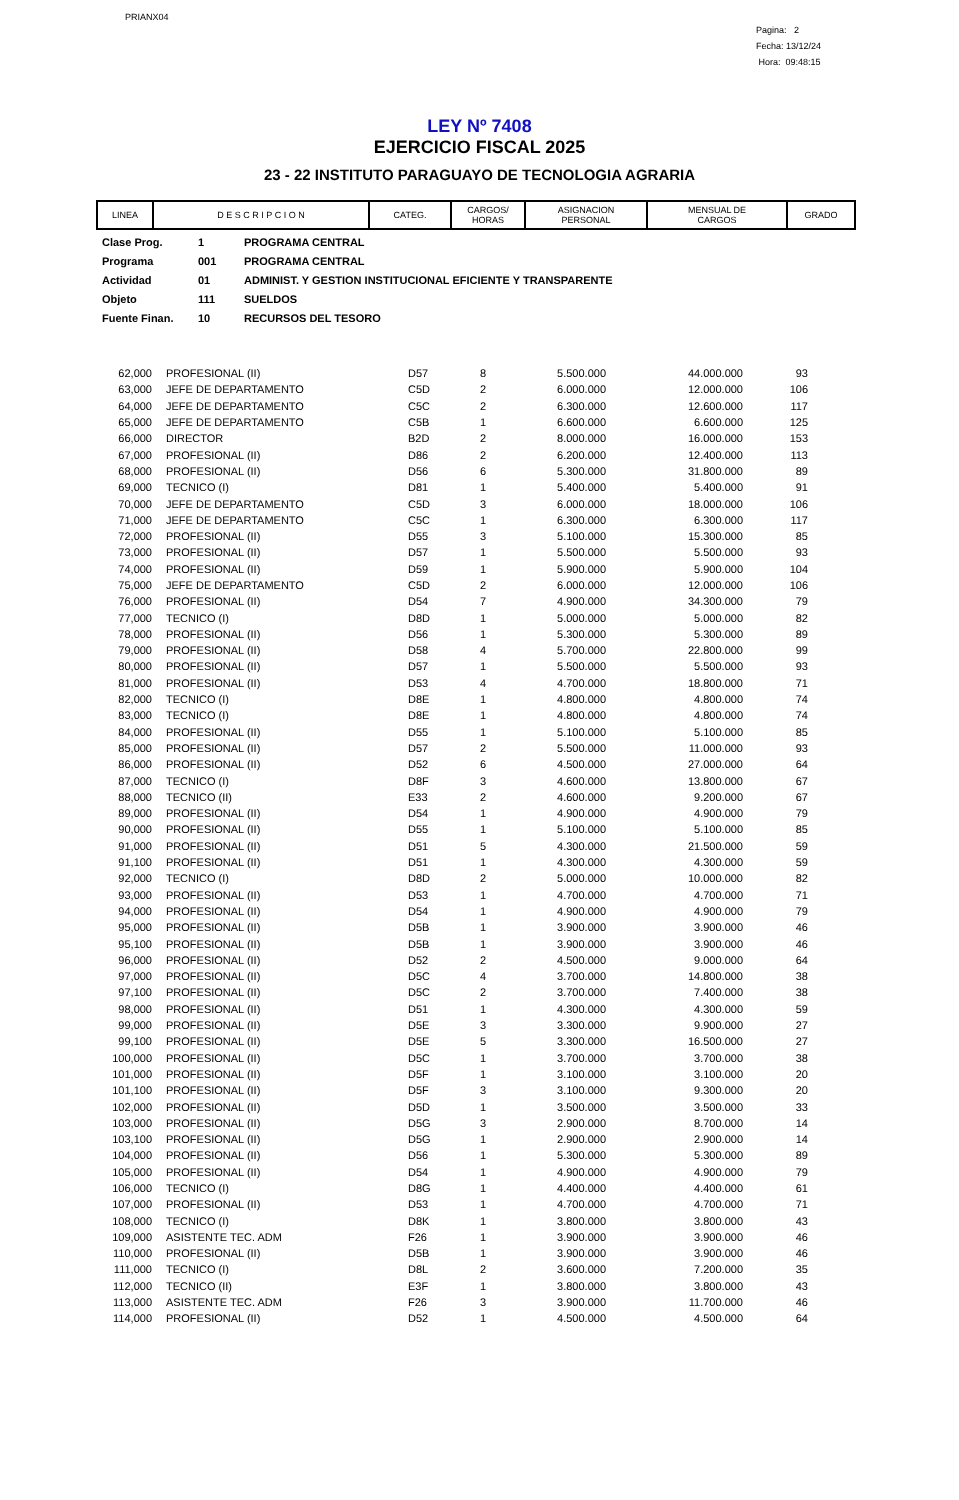PRIANX04
Pagina: 2
Fecha: 13/12/24
Hora: 09:48:15
LEY Nº 7408
EJERCICIO FISCAL 2025
23 - 22 INSTITUTO PARAGUAYO DE TECNOLOGIA AGRARIA
| LINEA | D E S C R I P C I O N | CATEG. | CARGOS/ HORAS | ASIGNACION PERSONAL | MENSUAL DE CARGOS | GRADO |
| Clase Prog. | 1 | PROGRAMA CENTRAL |
| Programa | 001 | PROGRAMA CENTRAL |
| Actividad | 01 | ADMINIST. Y GESTION INSTITUCIONAL EFICIENTE Y TRANSPARENTE |
| Objeto | 111 | SUELDOS |
| Fuente Finan. | 10 | RECURSOS DEL TESORO |
| 62,000 | PROFESIONAL (II) | D57 | 8 | 5.500.000 | 44.000.000 | 93 |
| 63,000 | JEFE DE DEPARTAMENTO | C5D | 2 | 6.000.000 | 12.000.000 | 106 |
| 64,000 | JEFE DE DEPARTAMENTO | C5C | 2 | 6.300.000 | 12.600.000 | 117 |
| 65,000 | JEFE DE DEPARTAMENTO | C5B | 1 | 6.600.000 | 6.600.000 | 125 |
| 66,000 | DIRECTOR | B2D | 2 | 8.000.000 | 16.000.000 | 153 |
| 67,000 | PROFESIONAL (II) | D86 | 2 | 6.200.000 | 12.400.000 | 113 |
| 68,000 | PROFESIONAL (II) | D56 | 6 | 5.300.000 | 31.800.000 | 89 |
| 69,000 | TECNICO (I) | D81 | 1 | 5.400.000 | 5.400.000 | 91 |
| 70,000 | JEFE DE DEPARTAMENTO | C5D | 3 | 6.000.000 | 18.000.000 | 106 |
| 71,000 | JEFE DE DEPARTAMENTO | C5C | 1 | 6.300.000 | 6.300.000 | 117 |
| 72,000 | PROFESIONAL (II) | D55 | 3 | 5.100.000 | 15.300.000 | 85 |
| 73,000 | PROFESIONAL (II) | D57 | 1 | 5.500.000 | 5.500.000 | 93 |
| 74,000 | PROFESIONAL (II) | D59 | 1 | 5.900.000 | 5.900.000 | 104 |
| 75,000 | JEFE DE DEPARTAMENTO | C5D | 2 | 6.000.000 | 12.000.000 | 106 |
| 76,000 | PROFESIONAL (II) | D54 | 7 | 4.900.000 | 34.300.000 | 79 |
| 77,000 | TECNICO (I) | D8D | 1 | 5.000.000 | 5.000.000 | 82 |
| 78,000 | PROFESIONAL (II) | D56 | 1 | 5.300.000 | 5.300.000 | 89 |
| 79,000 | PROFESIONAL (II) | D58 | 4 | 5.700.000 | 22.800.000 | 99 |
| 80,000 | PROFESIONAL (II) | D57 | 1 | 5.500.000 | 5.500.000 | 93 |
| 81,000 | PROFESIONAL (II) | D53 | 4 | 4.700.000 | 18.800.000 | 71 |
| 82,000 | TECNICO (I) | D8E | 1 | 4.800.000 | 4.800.000 | 74 |
| 83,000 | TECNICO (I) | D8E | 1 | 4.800.000 | 4.800.000 | 74 |
| 84,000 | PROFESIONAL (II) | D55 | 1 | 5.100.000 | 5.100.000 | 85 |
| 85,000 | PROFESIONAL (II) | D57 | 2 | 5.500.000 | 11.000.000 | 93 |
| 86,000 | PROFESIONAL (II) | D52 | 6 | 4.500.000 | 27.000.000 | 64 |
| 87,000 | TECNICO (I) | D8F | 3 | 4.600.000 | 13.800.000 | 67 |
| 88,000 | TECNICO (II) | E33 | 2 | 4.600.000 | 9.200.000 | 67 |
| 89,000 | PROFESIONAL (II) | D54 | 1 | 4.900.000 | 4.900.000 | 79 |
| 90,000 | PROFESIONAL (II) | D55 | 1 | 5.100.000 | 5.100.000 | 85 |
| 91,000 | PROFESIONAL (II) | D51 | 5 | 4.300.000 | 21.500.000 | 59 |
| 91,100 | PROFESIONAL (II) | D51 | 1 | 4.300.000 | 4.300.000 | 59 |
| 92,000 | TECNICO (I) | D8D | 2 | 5.000.000 | 10.000.000 | 82 |
| 93,000 | PROFESIONAL (II) | D53 | 1 | 4.700.000 | 4.700.000 | 71 |
| 94,000 | PROFESIONAL (II) | D54 | 1 | 4.900.000 | 4.900.000 | 79 |
| 95,000 | PROFESIONAL (II) | D5B | 1 | 3.900.000 | 3.900.000 | 46 |
| 95,100 | PROFESIONAL (II) | D5B | 1 | 3.900.000 | 3.900.000 | 46 |
| 96,000 | PROFESIONAL (II) | D52 | 2 | 4.500.000 | 9.000.000 | 64 |
| 97,000 | PROFESIONAL (II) | D5C | 4 | 3.700.000 | 14.800.000 | 38 |
| 97,100 | PROFESIONAL (II) | D5C | 2 | 3.700.000 | 7.400.000 | 38 |
| 98,000 | PROFESIONAL (II) | D51 | 1 | 4.300.000 | 4.300.000 | 59 |
| 99,000 | PROFESIONAL (II) | D5E | 3 | 3.300.000 | 9.900.000 | 27 |
| 99,100 | PROFESIONAL (II) | D5E | 5 | 3.300.000 | 16.500.000 | 27 |
| 100,000 | PROFESIONAL (II) | D5C | 1 | 3.700.000 | 3.700.000 | 38 |
| 101,000 | PROFESIONAL (II) | D5F | 1 | 3.100.000 | 3.100.000 | 20 |
| 101,100 | PROFESIONAL (II) | D5F | 3 | 3.100.000 | 9.300.000 | 20 |
| 102,000 | PROFESIONAL (II) | D5D | 1 | 3.500.000 | 3.500.000 | 33 |
| 103,000 | PROFESIONAL (II) | D5G | 3 | 2.900.000 | 8.700.000 | 14 |
| 103,100 | PROFESIONAL (II) | D5G | 1 | 2.900.000 | 2.900.000 | 14 |
| 104,000 | PROFESIONAL (II) | D56 | 1 | 5.300.000 | 5.300.000 | 89 |
| 105,000 | PROFESIONAL (II) | D54 | 1 | 4.900.000 | 4.900.000 | 79 |
| 106,000 | TECNICO (I) | D8G | 1 | 4.400.000 | 4.400.000 | 61 |
| 107,000 | PROFESIONAL (II) | D53 | 1 | 4.700.000 | 4.700.000 | 71 |
| 108,000 | TECNICO (I) | D8K | 1 | 3.800.000 | 3.800.000 | 43 |
| 109,000 | ASISTENTE TEC. ADM | F26 | 1 | 3.900.000 | 3.900.000 | 46 |
| 110,000 | PROFESIONAL (II) | D5B | 1 | 3.900.000 | 3.900.000 | 46 |
| 111,000 | TECNICO (I) | D8L | 2 | 3.600.000 | 7.200.000 | 35 |
| 112,000 | TECNICO (II) | E3F | 1 | 3.800.000 | 3.800.000 | 43 |
| 113,000 | ASISTENTE TEC. ADM | F26 | 3 | 3.900.000 | 11.700.000 | 46 |
| 114,000 | PROFESIONAL (II) | D52 | 1 | 4.500.000 | 4.500.000 | 64 |